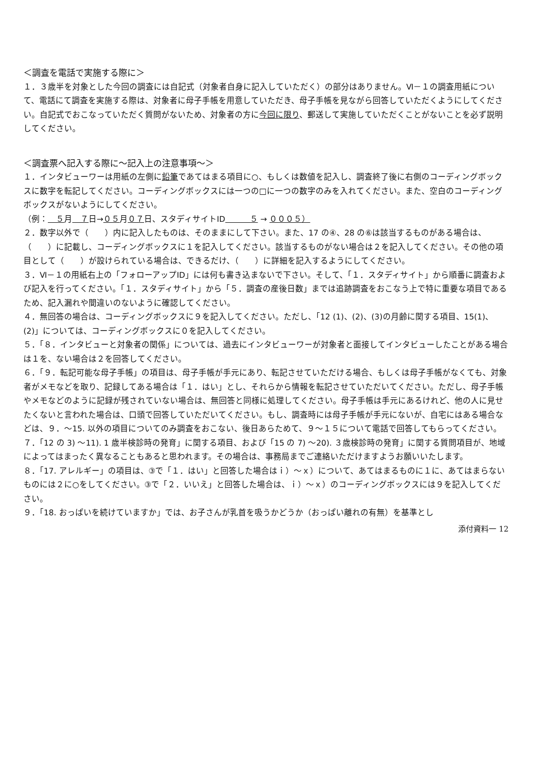＜調査を電話で実施する際に＞
１．３歳半を対象とした今回の調査には自記式（対象者自身に記入していただく）の部分はありません。Ⅵ－１の調査用紙について、電話にて調査を実施する際は、対象者に母子手帳を用意していただき、母子手帳を見ながら回答していただくようにしてください。自記式でおこなっていただく質問がないため、対象者の方に今回に限り、郵送して実施していただくことがないことを必ず説明してください。
＜調査票へ記入する際に～記入上の注意事項～＞
１．インタビューワーは用紙の左側に鉛筆であてはまる項目に○、もしくは数値を記入し、調査終了後に右側のコーディングボックスに数字を転記してください。コーディングボックスには一つの□に一つの数字のみを入れてください。また、空白のコーディングボックスがないようにしてください。
（例：＿５月＿７日→０５月０７日、スタディサイトID＿＿＿５ → ０００５）
２．数字以外で（　　）内に記入したものは、そのままにして下さい。また、17 の④、28 の⑥は該当するものがある場合は、（　　）に記載し、コーディングボックスに１を記入してください。該当するものがない場合は２を記入してください。その他の項目として（　　）が設けられている場合は、できるだけ、（　　）に詳細を記入するようにしてください。
３．Ⅵ－１の用紙右上の「フォローアップID」には何も書き込まないで下さい。そして、「１．スタディサイト」から順番に調査および記入を行ってください。「１．スタディサイト」から「５．調査の産後日数」までは追跡調査をおこなう上で特に重要な項目であるため、記入漏れや間違いのないように確認してください。
４．無回答の場合は、コーディングボックスに９を記入してください。ただし、「12 (1)、(2)、(3)の月齢に関する項目、15(1)、(2)」については、コーディングボックスに０を記入してください。
５．「８．インタビューと対象者の関係」については、過去にインタビューワーが対象者と面接してインタビューしたことがある場合は１を、ない場合は２を回答してください。
６．「９．転記可能な母子手帳」の項目は、母子手帳が手元にあり、転記させていただける場合、もしくは母子手帳がなくても、対象者がメモなどを取り、記録してある場合は「１．はい」とし、それらから情報を転記させていただいてください。ただし、母子手帳やメモなどのように記録が残されていない場合は、無回答と同様に処理してください。母子手帳は手元にあるけれど、他の人に見せたくないと言われた場合は、口頭で回答していただいてください。もし、調査時には母子手帳が手元にないが、自宅にはある場合などは、９．～15. 以外の項目についてのみ調査をおこない、後日あらためて、９～１５について電話で回答してもらってください。
７．「12 の 3) ～11). 1 歳半検診時の発育」に関する項目、および「15 の 7) ～20). ３歳検診時の発育」に関する質問項目が、地域によってはまったく異なることもあると思われます。その場合は、事務局までご連絡いただけますようお願いいたします。
８．「17. アレルギー」の項目は、③で「１．はい」と回答した場合はｉ）～ｘ）について、あてはまるものに１に、あてはまらないものには２に○をしてください。③で「２．いいえ」と回答した場合は、ｉ）～ｘ）のコーディングボックスには９を記入してください。
９．「18. おっぱいを続けていますか」では、お子さんが乳首を吸うかどうか（おっぱい離れの有無）を基準とし
添付資料一 12